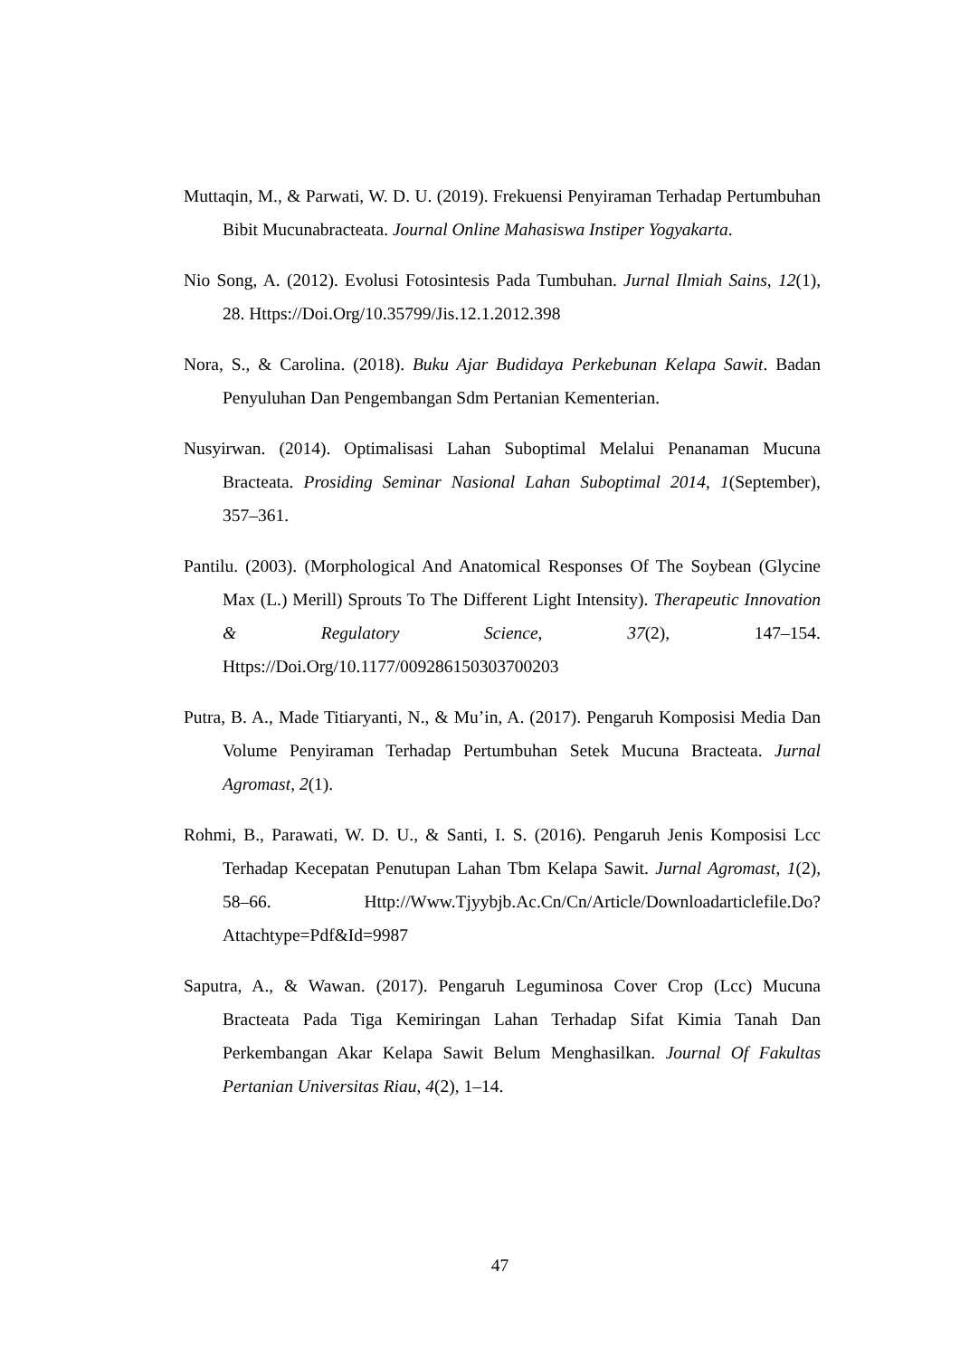Muttaqin, M., & Parwati, W. D. U. (2019). Frekuensi Penyiraman Terhadap Pertumbuhan Bibit Mucunabracteata. Journal Online Mahasiswa Instiper Yogyakarta.
Nio Song, A. (2012). Evolusi Fotosintesis Pada Tumbuhan. Jurnal Ilmiah Sains, 12(1), 28. Https://Doi.Org/10.35799/Jis.12.1.2012.398
Nora, S., & Carolina. (2018). Buku Ajar Budidaya Perkebunan Kelapa Sawit. Badan Penyuluhan Dan Pengembangan Sdm Pertanian Kementerian.
Nusyirwan. (2014). Optimalisasi Lahan Suboptimal Melalui Penanaman Mucuna Bracteata. Prosiding Seminar Nasional Lahan Suboptimal 2014, 1(September), 357–361.
Pantilu. (2003). (Morphological And Anatomical Responses Of The Soybean (Glycine Max (L.) Merill) Sprouts To The Different Light Intensity). Therapeutic Innovation & Regulatory Science, 37(2), 147–154. Https://Doi.Org/10.1177/009286150303700203
Putra, B. A., Made Titiaryanti, N., & Mu’in, A. (2017). Pengaruh Komposisi Media Dan Volume Penyiraman Terhadap Pertumbuhan Setek Mucuna Bracteata. Jurnal Agromast, 2(1).
Rohmi, B., Parawati, W. D. U., & Santi, I. S. (2016). Pengaruh Jenis Komposisi Lcc Terhadap Kecepatan Penutupan Lahan Tbm Kelapa Sawit. Jurnal Agromast, 1(2), 58–66. Http://Www.Tjyybjb.Ac.Cn/Cn/Article/Downloadarticlefile.Do?Attachtype=Pdf&Id=9987
Saputra, A., & Wawan. (2017). Pengaruh Leguminosa Cover Crop (Lcc) Mucuna Bracteata Pada Tiga Kemiringan Lahan Terhadap Sifat Kimia Tanah Dan Perkembangan Akar Kelapa Sawit Belum Menghasilkan. Journal Of Fakultas Pertanian Universitas Riau, 4(2), 1–14.
47